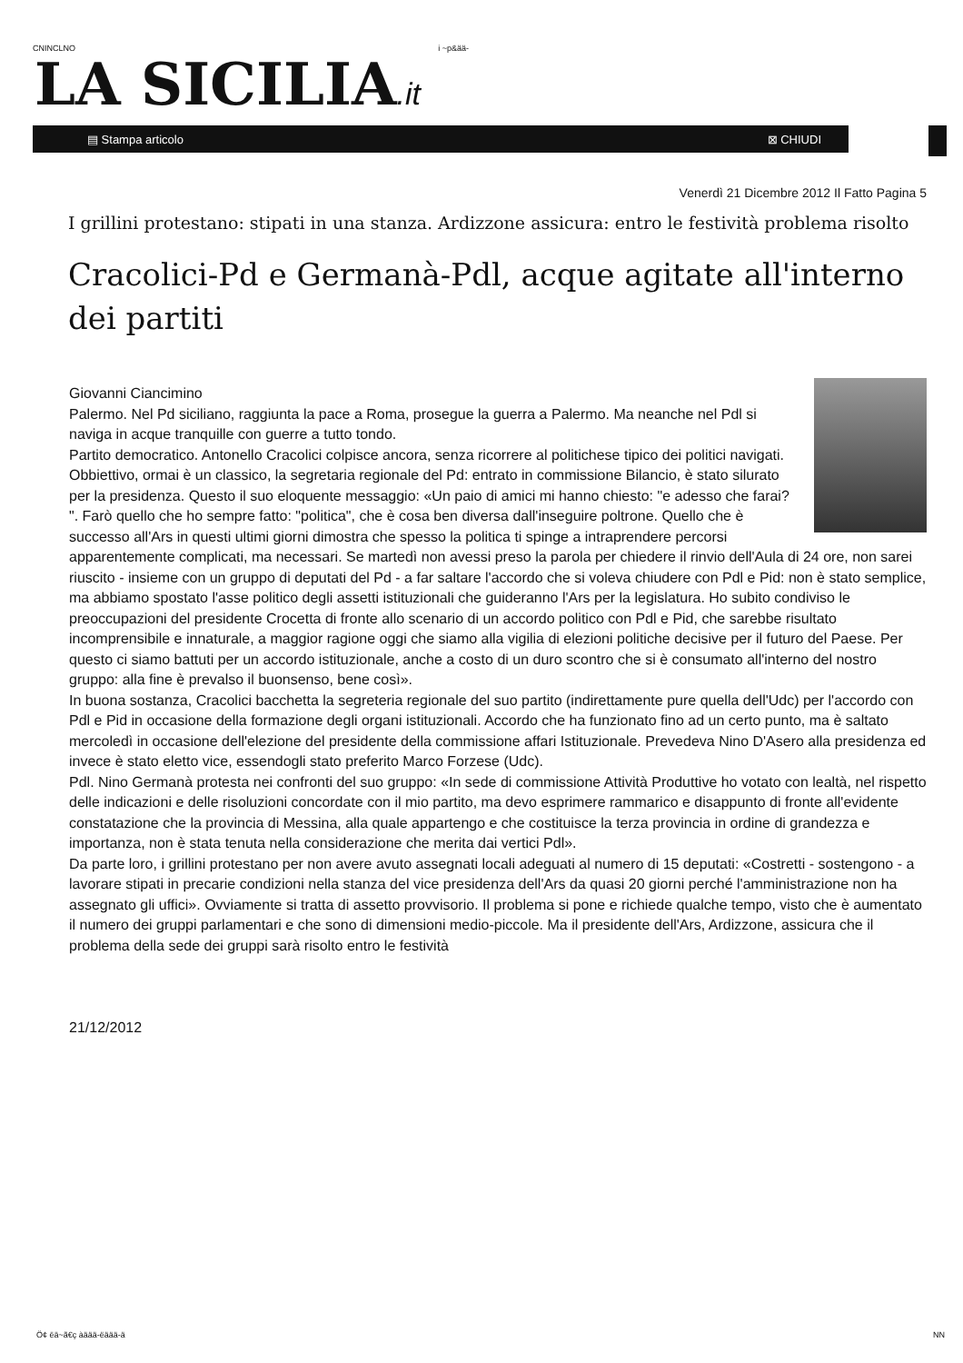CNINCLNO i ~p&ää-
LA SICILIA.it
▤ Stampa articolo ⊠ CHIUDI
Venerdì 21 Dicembre 2012 Il Fatto Pagina 5
I grillini protestano: stipati in una stanza. Ardizzone assicura: entro le festività problema risolto
Cracolici-Pd e Germanà-Pdl, acque agitate all'interno dei partiti
Giovanni Ciancimino
Palermo. Nel Pd siciliano, raggiunta la pace a Roma, prosegue la guerra a Palermo. Ma neanche nel Pdl si naviga in acque tranquille con guerre a tutto tondo.
Partito democratico. Antonello Cracolici colpisce ancora, senza ricorrere al politichese tipico dei politici navigati. Obbiettivo, ormai è un classico, la segretaria regionale del Pd: entrato in commissione Bilancio, è stato silurato per la presidenza. Questo il suo eloquente messaggio: «Un paio di amici mi hanno chiesto: "e adesso che farai? ". Farò quello che ho sempre fatto: "politica", che è cosa ben diversa dall'inseguire poltrone. Quello che è successo all'Ars in questi ultimi giorni dimostra che spesso la politica ti spinge a intraprendere percorsi apparentemente complicati, ma necessari. Se martedì non avessi preso la parola per chiedere il rinvio dell'Aula di 24 ore, non sarei riuscito - insieme con un gruppo di deputati del Pd - a far saltare l'accordo che si voleva chiudere con Pdl e Pid: non è stato semplice, ma abbiamo spostato l'asse politico degli assetti istituzionali che guideranno l'Ars per la legislatura. Ho subito condiviso le preoccupazioni del presidente Crocetta di fronte allo scenario di un accordo politico con Pdl e Pid, che sarebbe risultato incomprensibile e innaturale, a maggior ragione oggi che siamo alla vigilia di elezioni politiche decisive per il futuro del Paese. Per questo ci siamo battuti per un accordo istituzionale, anche a costo di un duro scontro che si è consumato all'interno del nostro gruppo: alla fine è prevalso il buonsenso, bene così».
In buona sostanza, Cracolici bacchetta la segreteria regionale del suo partito (indirettamente pure quella dell'Udc) per l'accordo con Pdl e Pid in occasione della formazione degli organi istituzionali. Accordo che ha funzionato fino ad un certo punto, ma è saltato mercoledì in occasione dell'elezione del presidente della commissione affari Istituzionale. Prevedeva Nino D'Asero alla presidenza ed invece è stato eletto vice, essendogli stato preferito Marco Forzese (Udc).
Pdl. Nino Germanà protesta nei confronti del suo gruppo: «In sede di commissione Attività Produttive ho votato con lealtà, nel rispetto delle indicazioni e delle risoluzioni concordate con il mio partito, ma devo esprimere rammarico e disappunto di fronte all'evidente constatazione che la provincia di Messina, alla quale appartengo e che costituisce la terza provincia in ordine di grandezza e importanza, non è stata tenuta nella considerazione che merita dai vertici Pdl».
Da parte loro, i grillini protestano per non avere avuto assegnati locali adeguati al numero di 15 deputati: «Costretti - sostengono - a lavorare stipati in precarie condizioni nella stanza del vice presidenza dell'Ars da quasi 20 giorni perché l'amministrazione non ha assegnato gli uffici». Ovviamente si tratta di assetto provvisorio. Il problema si pone e richiede qualche tempo, visto che è aumentato il numero dei gruppi parlamentari e che sono di dimensioni medio-piccole. Ma il presidente dell'Ars, Ardizzone, assicura che il problema della sede dei gruppi sarà risolto entro le festività
21/12/2012
Ö¢ ëä~ã€ç àäää-ëäää-ä NN